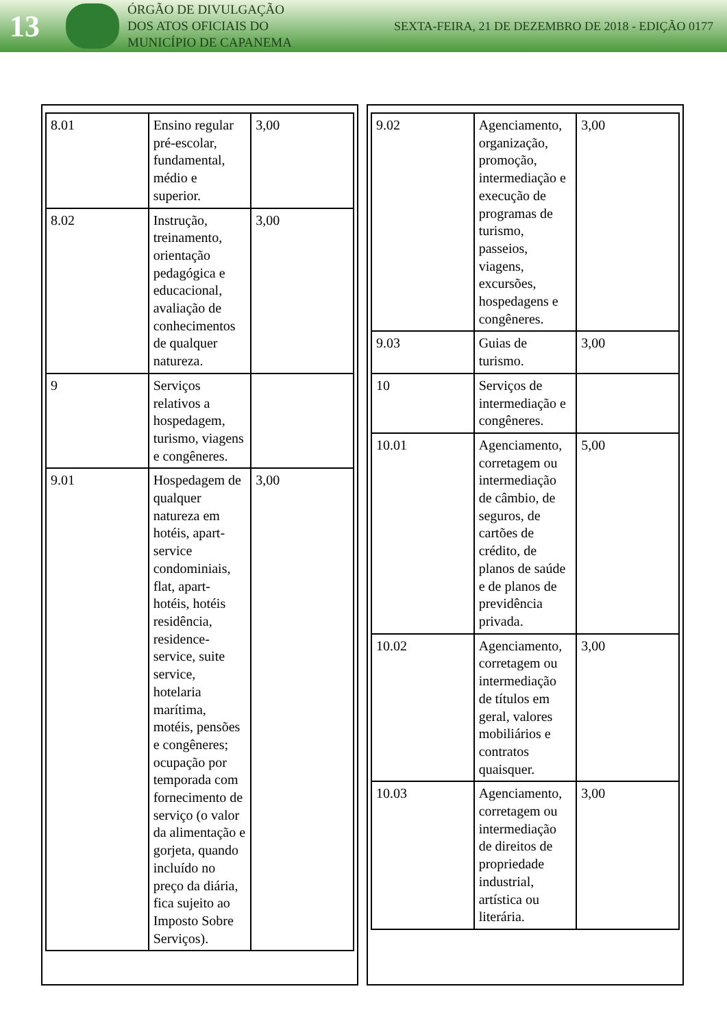13
ÓRGÃO DE DIVULGAÇÃO
DOS ATOS OFICIAIS DO
MUNICÍPIO DE CAPANEMA
SEXTA-FEIRA, 21 DE DEZEMBRO DE 2018 - EDIÇÃO 0177
| 8.01 | Ensino regular pré-escolar, fundamental, médio e superior. | 3,00 |
| 8.02 | Instrução, treinamento, orientação pedagógica e educacional, avaliação de conhecimentos de qualquer natureza. | 3,00 |
| 9 | Serviços relativos a hospedagem, turismo, viagens e congêneres. | |
| 9.01 | Hospedagem de qualquer natureza em hotéis, apart-service condominiais, flat, apart-hotéis, hotéis residência, residence-service, suite service, hotelaria marítima, motéis, pensões e congêneres; ocupação por temporada com fornecimento de serviço (o valor da alimentação e gorjeta, quando incluído no preço da diária, fica sujeito ao Imposto Sobre Serviços). | 3,00 |
| 9.02 | Agenciamento, organização, promoção, intermediação e execução de programas de turismo, passeios, viagens, excursões, hospedagens e congêneres. | 3,00 |
| 9.03 | Guias de turismo. | 3,00 |
| 10 | Serviços de intermediação e congêneres. | |
| 10.01 | Agenciamento, corretagem ou intermediação de câmbio, de seguros, de cartões de crédito, de planos de saúde e de planos de previdência privada. | 5,00 |
| 10.02 | Agenciamento, corretagem ou intermediação de títulos em geral, valores mobiliários e contratos quaisquer. | 3,00 |
| 10.03 | Agenciamento, corretagem ou intermediação de direitos de propriedade industrial, artística ou literária. | 3,00 |